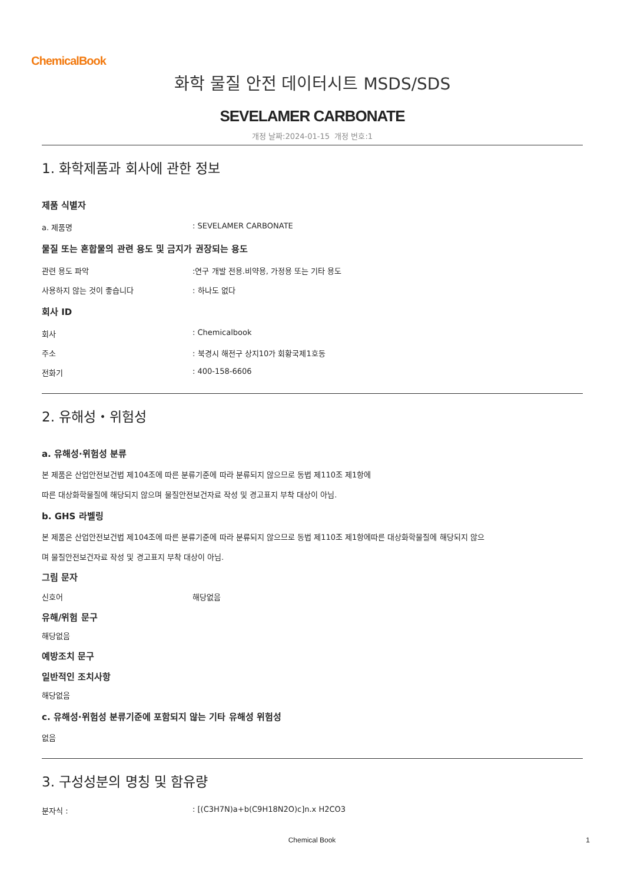ChemicalBook
화학 물질 안전 데이터시트 MSDS/SDS
SEVELAMER CARBONATE
개정 날짜:2024-01-15 개정 번호:1
1. 화학제품과 회사에 관한 정보
제품 식별자
a. 제품명: SEVELAMER CARBONATE
물질 또는 혼합물의 관련 용도 및 금지가 권장되는 용도
관련 용도 파악:연구 개발 전용.비약용, 가정용 또는 기타 용도
사용하지 않는 것이 좋습니다: 하나도 없다
회사 ID
회사: Chemicalbook
주소: 북경시 해전구 상지10가 회황국제1호동
전화기: 400-158-6606
2. 유해성・위험성
a. 유해성·위험성 분류
본 제품은 산업안전보건법 제104조에 따른 분류기준에 따라 분류되지 않으므로 동법 제110조 제1항에
따른 대상화학물질에 해당되지 않으며 물질안전보건자료 작성 및 경고표지 부착 대상이 아님.
b. GHS 라벨링
본 제품은 산업안전보건법 제104조에 따른 분류기준에 따라 분류되지 않으므로 동법 제110조 제1항에따른 대상화학물질에 해당되지 않으
며 물질안전보건자료 작성 및 경고표지 부착 대상이 아님.
그림 문자
신호어 해당없음
유해/위험 문구
해당없음
예방조치 문구
일반적인 조치사항
해당없음
c. 유해성·위험성 분류기준에 포함되지 않는 기타 유해성 위험성
없음
3. 구성성분의 명칭 및 함유량
분자식 :: [(C3H7N)a+b(C9H18N2O)c]n.x H2CO3
Chemical Book 1